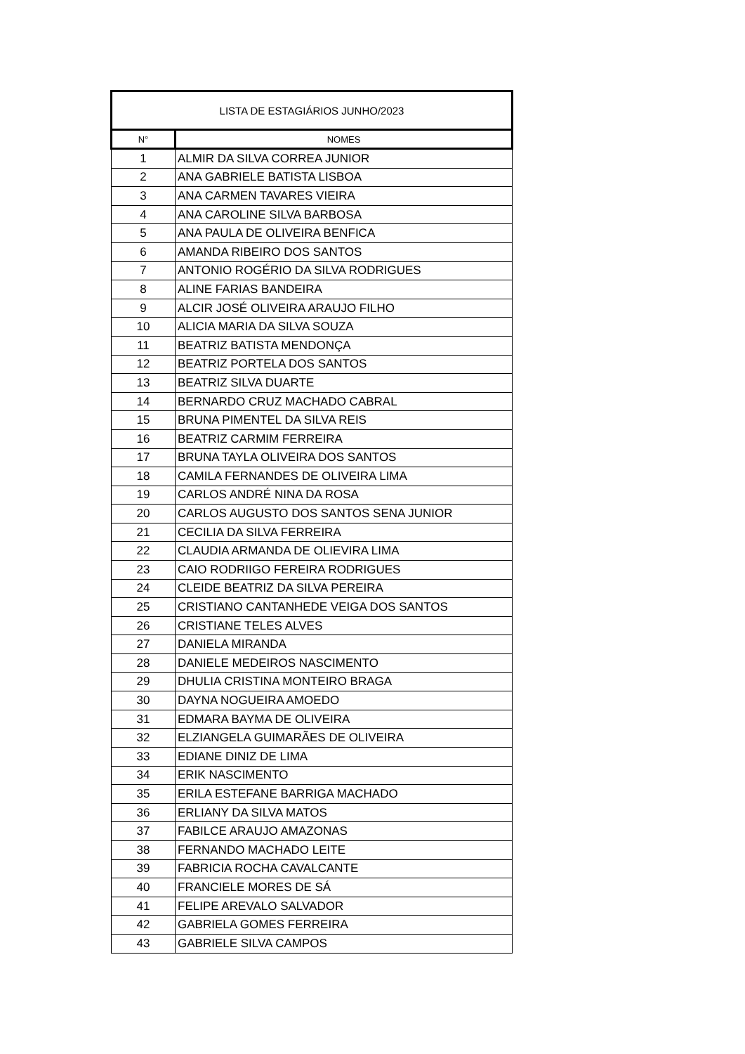| LISTA DE ESTAGIÁRIOS JUNHO/2023 | |
| --- | --- |
| N° | NOMES |
| 1 | ALMIR DA SILVA CORREA JUNIOR |
| 2 | ANA GABRIELE BATISTA LISBOA |
| 3 | ANA CARMEN TAVARES VIEIRA |
| 4 | ANA CAROLINE SILVA BARBOSA |
| 5 | ANA PAULA DE OLIVEIRA BENFICA |
| 6 | AMANDA RIBEIRO DOS SANTOS |
| 7 | ANTONIO ROGÉRIO DA SILVA RODRIGUES |
| 8 | ALINE FARIAS BANDEIRA |
| 9 | ALCIR JOSÉ OLIVEIRA ARAUJO FILHO |
| 10 | ALICIA MARIA DA SILVA SOUZA |
| 11 | BEATRIZ BATISTA MENDONÇA |
| 12 | BEATRIZ PORTELA DOS SANTOS |
| 13 | BEATRIZ SILVA DUARTE |
| 14 | BERNARDO CRUZ MACHADO CABRAL |
| 15 | BRUNA PIMENTEL DA SILVA REIS |
| 16 | BEATRIZ CARMIM FERREIRA |
| 17 | BRUNA TAYLA OLIVEIRA DOS SANTOS |
| 18 | CAMILA FERNANDES DE OLIVEIRA LIMA |
| 19 | CARLOS ANDRÉ NINA DA ROSA |
| 20 | CARLOS AUGUSTO DOS SANTOS SENA JUNIOR |
| 21 | CECILIA DA SILVA FERREIRA |
| 22 | CLAUDIA ARMANDA DE OLIEVIRA LIMA |
| 23 | CAIO RODRIIGO FEREIRA RODRIGUES |
| 24 | CLEIDE BEATRIZ DA SILVA PEREIRA |
| 25 | CRISTIANO CANTANHEDE VEIGA DOS SANTOS |
| 26 | CRISTIANE TELES ALVES |
| 27 | DANIELA MIRANDA |
| 28 | DANIELE MEDEIROS NASCIMENTO |
| 29 | DHULIA CRISTINA MONTEIRO BRAGA |
| 30 | DAYNA NOGUEIRA AMOEDO |
| 31 | EDMARA BAYMA DE OLIVEIRA |
| 32 | ELZIANGELA GUIMARÃES DE OLIVEIRA |
| 33 | EDIANE DINIZ DE LIMA |
| 34 | ERIK NASCIMENTO |
| 35 | ERILA ESTEFANE BARRIGA MACHADO |
| 36 | ERLIANY DA SILVA MATOS |
| 37 | FABILCE ARAUJO AMAZONAS |
| 38 | FERNANDO MACHADO LEITE |
| 39 | FABRICIA ROCHA CAVALCANTE |
| 40 | FRANCIELE MORES DE SÁ |
| 41 | FELIPE AREVALO SALVADOR |
| 42 | GABRIELA GOMES FERREIRA |
| 43 | GABRIELE SILVA CAMPOS |